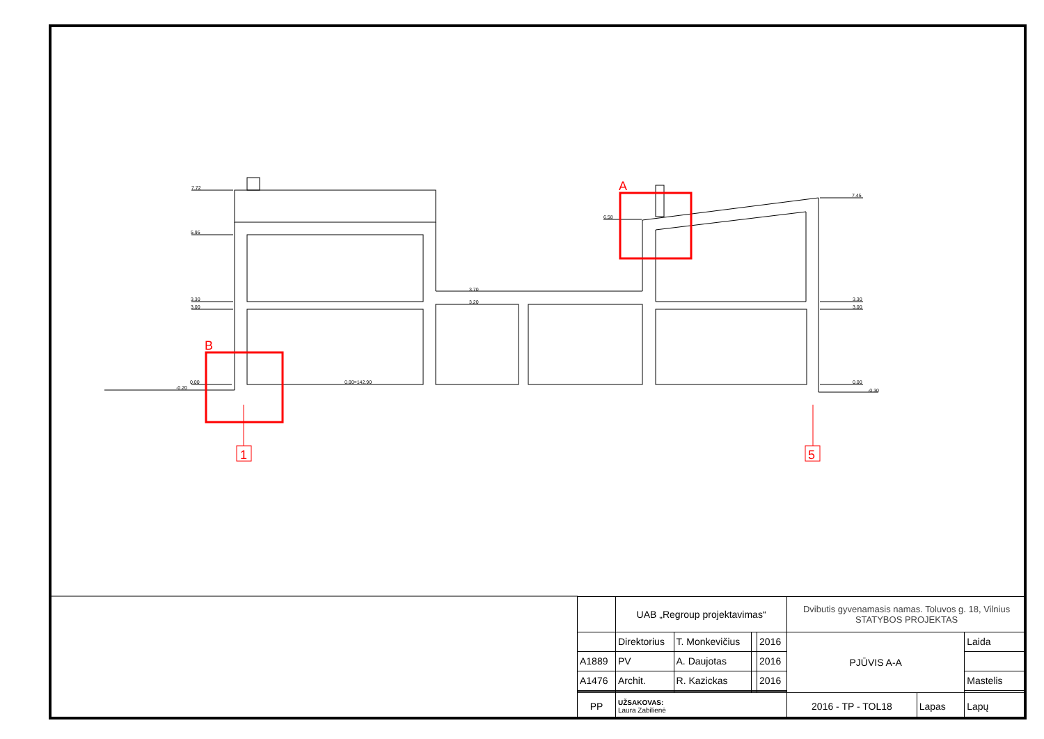7.72
5.95
3.30
3.00
0.00
-0.20
0.00=142.90
3.70
3.20
6.58
7.45
3.30
3.00
0.00
-0.30
B
A
1
5
| | UAB „Regroup projektavimas“ | | | | Dvibutis gyvenamasis namas. Toluvos g. 18, Vilnius STATYBOS PROJEKTAS | | |
| | Direktorius | T. Monkevičius | | 2016 | PJŪVIS A-A | | Laida |
| A1889 | PV | A. Daujotas | | 2016 | | | |
| A1476 | Archit. | R. Kazickas | | 2016 | | | Mastelis |
| PP | UŽSAKOVAS: Laura Zabilienė | | | | 2016 - TP - TOL18 | Lapas | Lapų |